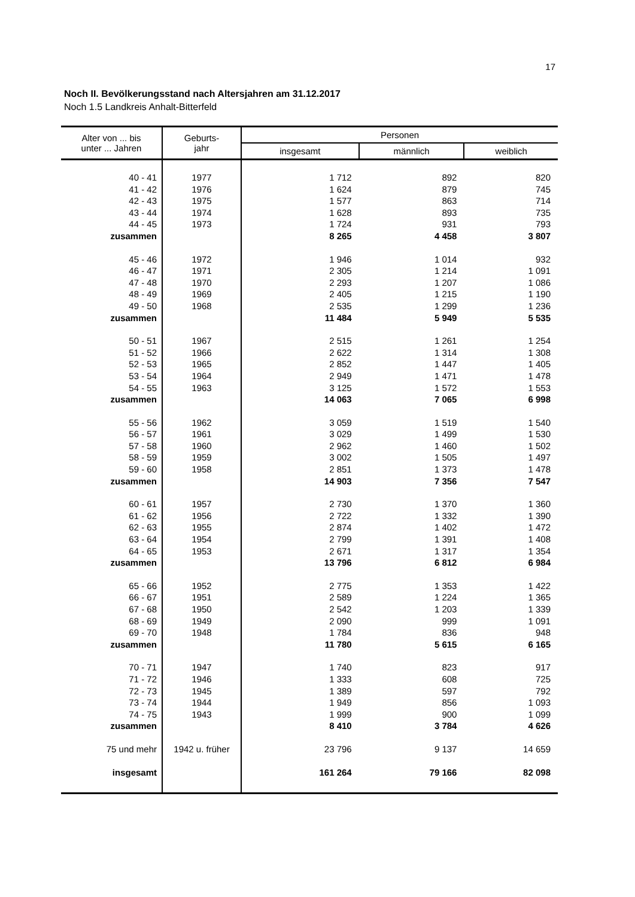17
Noch II. Bevölkerungsstand nach Altersjahren am 31.12.2017
Noch 1.5 Landkreis Anhalt-Bitterfeld
| Alter von ... bis unter ... Jahren | Geburts- jahr | Personen | | |
| --- | --- | --- | --- | --- |
| | | insgesamt | männlich | weiblich |
| 40 - 41 | 1977 | 1 712 | 892 | 820 |
| 41 - 42 | 1976 | 1 624 | 879 | 745 |
| 42 - 43 | 1975 | 1 577 | 863 | 714 |
| 43 - 44 | 1974 | 1 628 | 893 | 735 |
| 44 - 45 | 1973 | 1 724 | 931 | 793 |
| zusammen | | 8 265 | 4 458 | 3 807 |
| 45 - 46 | 1972 | 1 946 | 1 014 | 932 |
| 46 - 47 | 1971 | 2 305 | 1 214 | 1 091 |
| 47 - 48 | 1970 | 2 293 | 1 207 | 1 086 |
| 48 - 49 | 1969 | 2 405 | 1 215 | 1 190 |
| 49 - 50 | 1968 | 2 535 | 1 299 | 1 236 |
| zusammen | | 11 484 | 5 949 | 5 535 |
| 50 - 51 | 1967 | 2 515 | 1 261 | 1 254 |
| 51 - 52 | 1966 | 2 622 | 1 314 | 1 308 |
| 52 - 53 | 1965 | 2 852 | 1 447 | 1 405 |
| 53 - 54 | 1964 | 2 949 | 1 471 | 1 478 |
| 54 - 55 | 1963 | 3 125 | 1 572 | 1 553 |
| zusammen | | 14 063 | 7 065 | 6 998 |
| 55 - 56 | 1962 | 3 059 | 1 519 | 1 540 |
| 56 - 57 | 1961 | 3 029 | 1 499 | 1 530 |
| 57 - 58 | 1960 | 2 962 | 1 460 | 1 502 |
| 58 - 59 | 1959 | 3 002 | 1 505 | 1 497 |
| 59 - 60 | 1958 | 2 851 | 1 373 | 1 478 |
| zusammen | | 14 903 | 7 356 | 7 547 |
| 60 - 61 | 1957 | 2 730 | 1 370 | 1 360 |
| 61 - 62 | 1956 | 2 722 | 1 332 | 1 390 |
| 62 - 63 | 1955 | 2 874 | 1 402 | 1 472 |
| 63 - 64 | 1954 | 2 799 | 1 391 | 1 408 |
| 64 - 65 | 1953 | 2 671 | 1 317 | 1 354 |
| zusammen | | 13 796 | 6 812 | 6 984 |
| 65 - 66 | 1952 | 2 775 | 1 353 | 1 422 |
| 66 - 67 | 1951 | 2 589 | 1 224 | 1 365 |
| 67 - 68 | 1950 | 2 542 | 1 203 | 1 339 |
| 68 - 69 | 1949 | 2 090 | 999 | 1 091 |
| 69 - 70 | 1948 | 1 784 | 836 | 948 |
| zusammen | | 11 780 | 5 615 | 6 165 |
| 70 - 71 | 1947 | 1 740 | 823 | 917 |
| 71 - 72 | 1946 | 1 333 | 608 | 725 |
| 72 - 73 | 1945 | 1 389 | 597 | 792 |
| 73 - 74 | 1944 | 1 949 | 856 | 1 093 |
| 74 - 75 | 1943 | 1 999 | 900 | 1 099 |
| zusammen | | 8 410 | 3 784 | 4 626 |
| 75 und mehr | 1942 u. früher | 23 796 | 9 137 | 14 659 |
| insgesamt | | 161 264 | 79 166 | 82 098 |